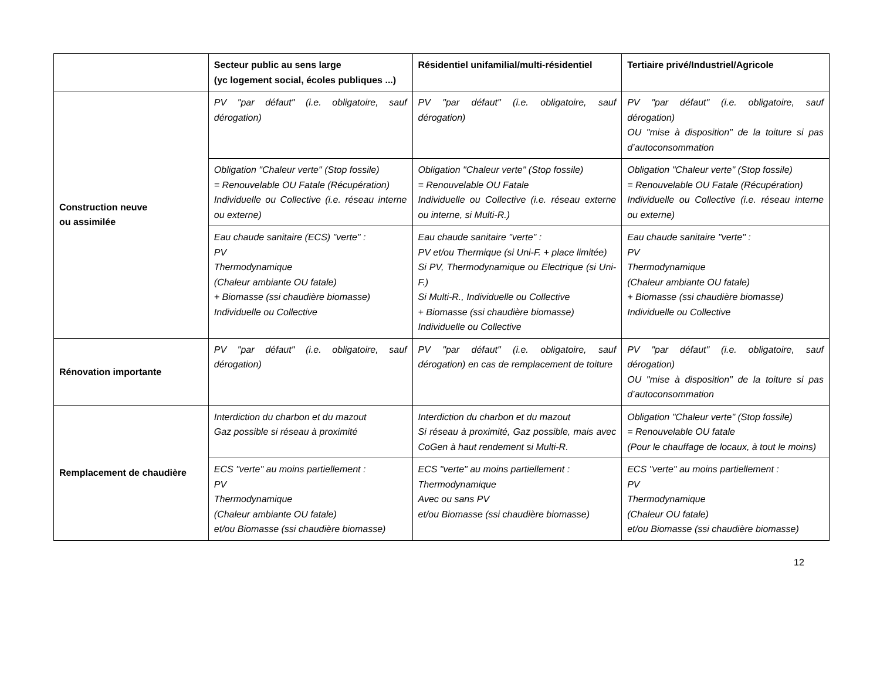| | Secteur public au sens large (yc logement social, écoles publiques ...) | Résidentiel unifamilial/multi-résidentiel | Tertiaire privé/Industriel/Agricole |
| --- | --- | --- | --- |
| Construction neuve ou assimilée | PV "par défaut" (i.e. obligatoire, sauf dérogation) | PV "par défaut" (i.e. obligatoire, sauf dérogation) | PV "par défaut" (i.e. obligatoire, sauf dérogation) OU "mise à disposition" de la toiture si pas d’autoconsommation |
| | Obligation "Chaleur verte" (Stop fossile) = Renouvelable OU Fatale (Récupération) Individuelle ou Collective (i.e. réseau interne ou externe) | Obligation "Chaleur verte" (Stop fossile) = Renouvelable OU Fatale Individuelle ou Collective (i.e. réseau externe ou interne, si Multi-R.) | Obligation "Chaleur verte" (Stop fossile) = Renouvelable OU Fatale (Récupération) Individuelle ou Collective (i.e. réseau interne ou externe) |
| | Eau chaude sanitaire (ECS) "verte" : PV Thermodynamique (Chaleur ambiante OU fatale) + Biomasse (ssi chaudière biomasse) Individuelle ou Collective | Eau chaude sanitaire "verte" : PV et/ou Thermique (si Uni-F. + place limitée) Si PV, Thermodynamique ou Electrique (si Uni-F.) Si Multi-R., Individuelle ou Collective + Biomasse (ssi chaudière biomasse) Individuelle ou Collective | Eau chaude sanitaire "verte" : PV Thermodynamique (Chaleur ambiante OU fatale) + Biomasse (ssi chaudière biomasse) Individuelle ou Collective |
| Rénovation importante | PV "par défaut" (i.e. obligatoire, sauf dérogation) | PV "par défaut" (i.e. obligatoire, sauf dérogation) en cas de remplacement de toiture | PV "par défaut" (i.e. obligatoire, sauf dérogation) OU "mise à disposition" de la toiture si pas d’autoconsommation |
| Remplacement de chaudière | Interdiction du charbon et du mazout Gaz possible si réseau à proximité | Interdiction du charbon et du mazout Si réseau à proximité, Gaz possible, mais avec CoGen à haut rendement si Multi-R. | Obligation "Chaleur verte" (Stop fossile) = Renouvelable OU fatale (Pour le chauffage de locaux, à tout le moins) |
| | ECS "verte" au moins partiellement : PV Thermodynamique (Chaleur ambiante OU fatale) et/ou Biomasse (ssi chaudière biomasse) | ECS "verte" au moins partiellement : Thermodynamique Avec ou sans PV et/ou Biomasse (ssi chaudière biomasse) | ECS "verte" au moins partiellement : PV Thermodynamique (Chaleur OU fatale) et/ou Biomasse (ssi chaudière biomasse) |
12